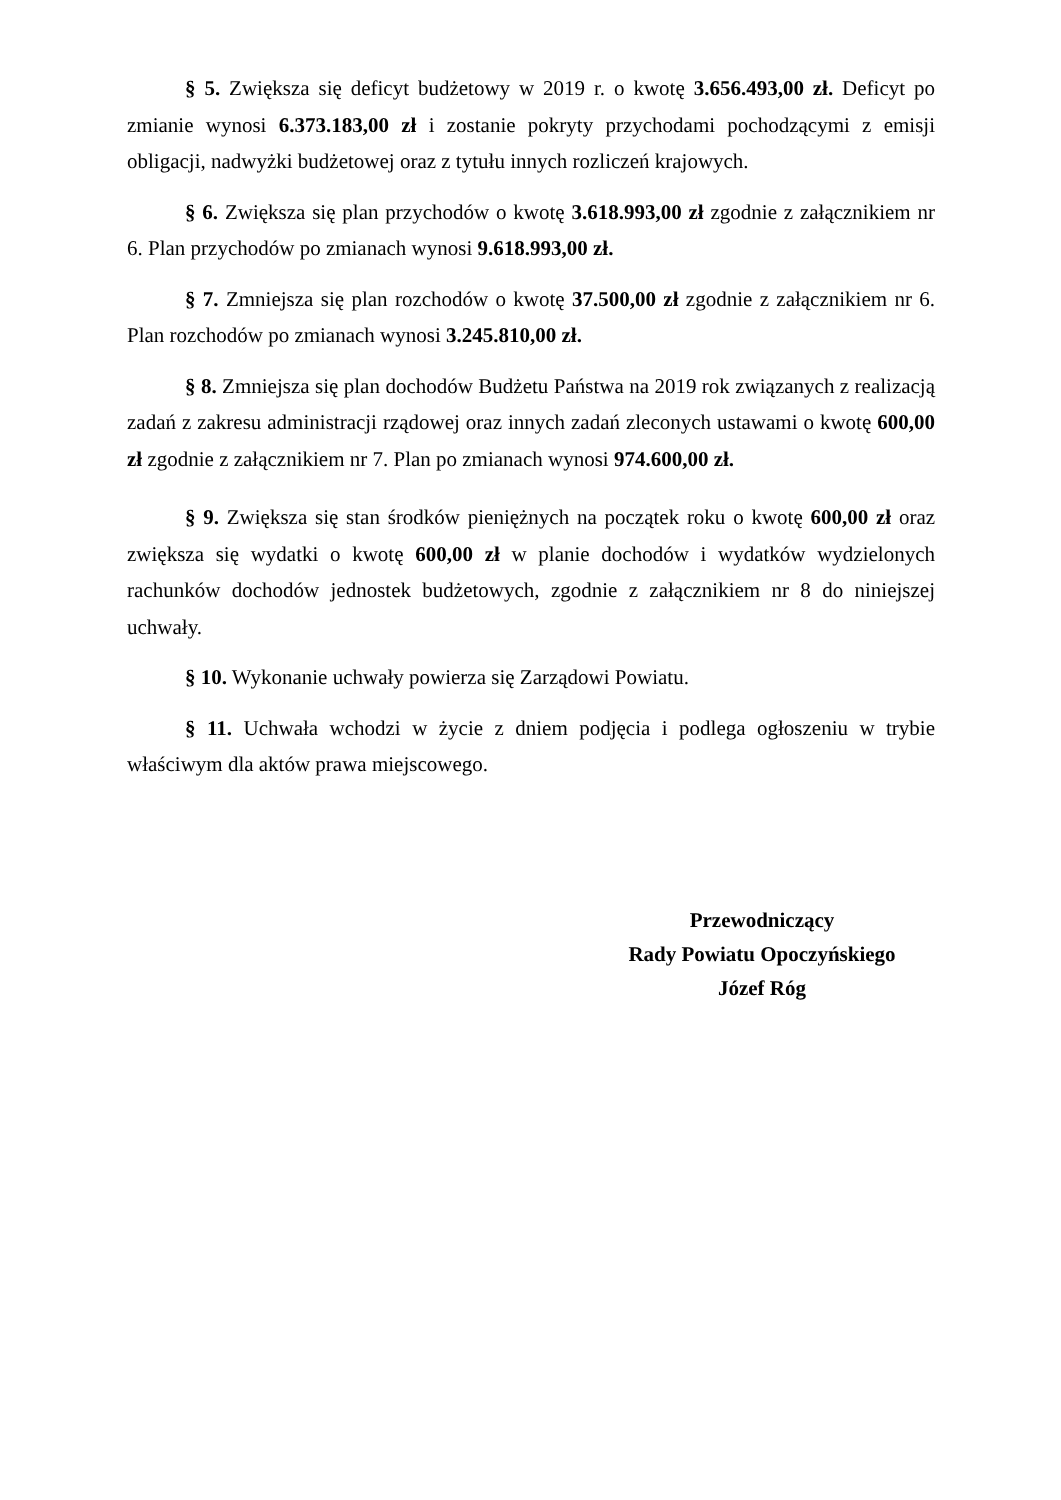§ 5. Zwiększa się deficyt budżetowy w 2019 r. o kwotę 3.656.493,00 zł. Deficyt po zmianie wynosi 6.373.183,00 zł i zostanie pokryty przychodami pochodzącymi z emisji obligacji, nadwyżki budżetowej oraz z tytułu innych rozliczeń krajowych.
§ 6. Zwiększa się plan przychodów o kwotę 3.618.993,00 zł zgodnie z załącznikiem nr 6. Plan przychodów po zmianach wynosi 9.618.993,00 zł.
§ 7. Zmniejsza się plan rozchodów o kwotę 37.500,00 zł zgodnie z załącznikiem nr 6. Plan rozchodów po zmianach wynosi 3.245.810,00 zł.
§ 8. Zmniejsza się plan dochodów Budżetu Państwa na 2019 rok związanych z realizacją zadań z zakresu administracji rządowej oraz innych zadań zleconych ustawami o kwotę 600,00 zł zgodnie z załącznikiem nr 7. Plan po zmianach wynosi 974.600,00 zł.
§ 9. Zwiększa się stan środków pieniężnych na początek roku o kwotę 600,00 zł oraz zwiększa się wydatki o kwotę 600,00 zł w planie dochodów i wydatków wydzielonych rachunków dochodów jednostek budżetowych, zgodnie z załącznikiem nr 8 do niniejszej uchwały.
§ 10. Wykonanie uchwały powierza się Zarządowi Powiatu.
§ 11. Uchwała wchodzi w życie z dniem podjęcia i podlega ogłoszeniu w trybie właściwym dla aktów prawa miejscowego.
Przewodniczący
Rady Powiatu Opoczyńskiego
Józef Róg